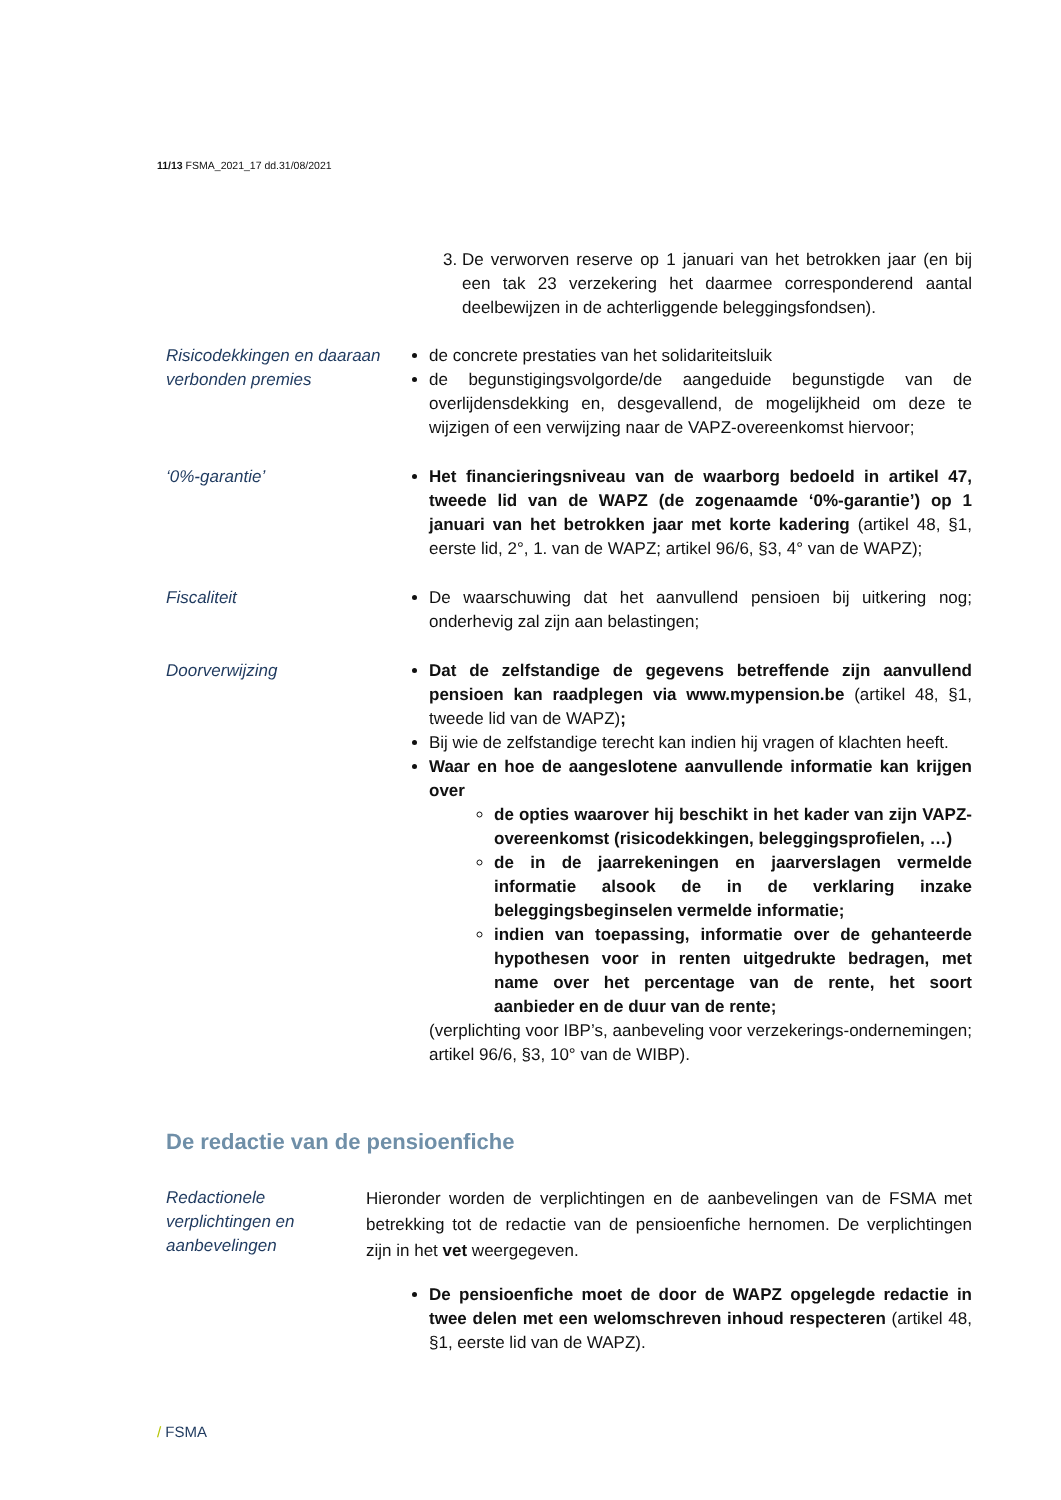11/13 FSMA_2021_17 dd.31/08/2021
3. De verworven reserve op 1 januari van het betrokken jaar (en bij een tak 23 verzekering het daarmee corresponderend aantal deelbewijzen in de achterliggende beleggingsfondsen).
Risicodekkingen en daaraan verbonden premies
de concrete prestaties van het solidariteitsluik
de begunstigingsvolgorde/de aangeduide begunstigde van de overlijdensdekking en, desgevallend, de mogelijkheid om deze te wijzigen of een verwijzing naar de VAPZ-overeenkomst hiervoor;
‘0%-garantie’ Het financieringsniveau van de waarborg bedoeld in artikel 47, tweede lid van de WAPZ (de zogenaamde ‘0%-garantie’) op 1 januari van het betrokken jaar met korte kadering (artikel 48, §1, eerste lid, 2°, 1. van de WAPZ; artikel 96/6, §3, 4° van de WAPZ);
Fiscaliteit De waarschuwing dat het aanvullend pensioen bij uitkering nog; onderhevig zal zijn aan belastingen;
Doorverwijzing Dat de zelfstandige de gegevens betreffende zijn aanvullend pensioen kan raadplegen via www.mypension.be (artikel 48, §1, tweede lid van de WAPZ);
Bij wie de zelfstandige terecht kan indien hij vragen of klachten heeft.
Waar en hoe de aangeslotene aanvullende informatie kan krijgen over
de opties waarover hij beschikt in het kader van zijn VAPZ-overeenkomst (risicodekkingen, beleggingsprofielen, …)
de in de jaarrekeningen en jaarverslagen vermelde informatie alsook de in de verklaring inzake beleggingsbeginselen vermelde informatie;
indien van toepassing, informatie over de gehanteerde hypothesen voor in renten uitgedrukte bedragen, met name over het percentage van de rente, het soort aanbieder en de duur van de rente;
(verplichting voor IBP’s, aanbeveling voor verzekerings-ondernemingen; artikel 96/6, §3, 10° van de WIBP).
De redactie van de pensioenfiche
Redactionele verplichtingen en aanbevelingen
Hieronder worden de verplichtingen en de aanbevelingen van de FSMA met betrekking tot de redactie van de pensioenfiche hernomen. De verplichtingen zijn in het vet weergegeven.
De pensioenfiche moet de door de WAPZ opgelegde redactie in twee delen met een welomschreven inhoud respecteren (artikel 48, §1, eerste lid van de WAPZ).
/ FSMA